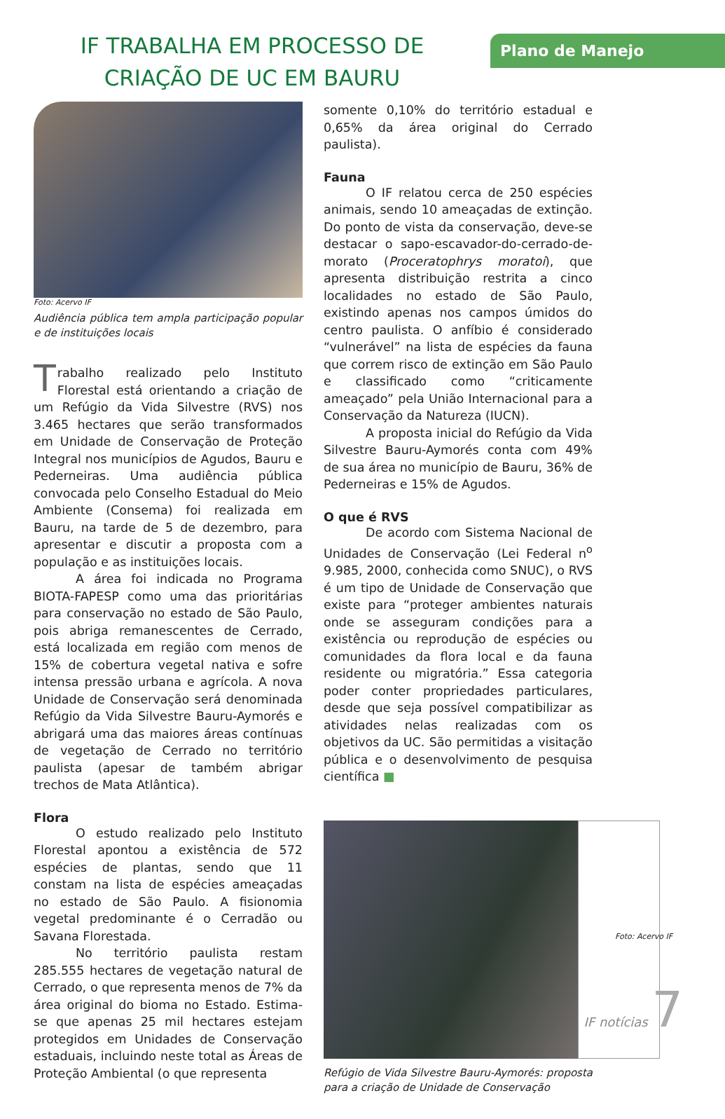IF TRABALHA EM PROCESSO DE CRIAÇÃO DE UC EM BAURU
Plano de Manejo
Foto: Acervo IF
Audiência pública tem ampla participação popular e de instituições locais
Trabalho realizado pelo Instituto Florestal está orientando a criação de um Refúgio da Vida Silvestre (RVS) nos 3.465 hectares que serão transformados em Unidade de Conservação de Proteção Integral nos municípios de Agudos, Bauru e Pederneiras. Uma audiência pública convocada pelo Conselho Estadual do Meio Ambiente (Consema) foi realizada em Bauru, na tarde de 5 de dezembro, para apresentar e discutir a proposta com a população e as instituições locais.
A área foi indicada no Programa BIOTA-FAPESP como uma das prioritárias para conservação no estado de São Paulo, pois abriga remanescentes de Cerrado, está localizada em região com menos de 15% de cobertura vegetal nativa e sofre intensa pressão urbana e agrícola. A nova Unidade de Conservação será denominada Refúgio da Vida Silvestre Bauru-Aymorés e abrigará uma das maiores áreas contínuas de vegetação de Cerrado no território paulista (apesar de também abrigar trechos de Mata Atlântica).
Flora
O estudo realizado pelo Instituto Florestal apontou a existência de 572 espécies de plantas, sendo que 11 constam na lista de espécies ameaçadas no estado de São Paulo. A fisionomia vegetal predominante é o Cerradão ou Savana Florestada.
No território paulista restam 285.555 hectares de vegetação natural de Cerrado, o que representa menos de 7% da área original do bioma no Estado. Estima-se que apenas 25 mil hectares estejam protegidos em Unidades de Conservação estaduais, incluindo neste total as Áreas de Proteção Ambiental (o que representa
somente 0,10% do território estadual e 0,65% da área original do Cerrado paulista).
Fauna
O IF relatou cerca de 250 espécies animais, sendo 10 ameaçadas de extinção. Do ponto de vista da conservação, deve-se destacar o sapo-escavador-do-cerrado-de-morato (Proceratophrys moratoi), que apresenta distribuição restrita a cinco localidades no estado de São Paulo, existindo apenas nos campos úmidos do centro paulista. O anfíbio é considerado “vulnerável” na lista de espécies da fauna que correm risco de extinção em São Paulo e classificado como “criticamente ameaçado” pela União Internacional para a Conservação da Natureza (IUCN).
A proposta inicial do Refúgio da Vida Silvestre Bauru-Aymorés conta com 49% de sua área no município de Bauru, 36% de Pederneiras e 15% de Agudos.
O que é RVS
De acordo com Sistema Nacional de Unidades de Conservação (Lei Federal n<sup>o</sup> 9.985, 2000, conhecida como SNUC), o RVS é um tipo de Unidade de Conservação que existe para “proteger ambientes naturais onde se asseguram condições para a existência ou reprodução de espécies ou comunidades da flora local e da fauna residente ou migratória.” Essa categoria poder conter propriedades particulares, desde que seja possível compatibilizar as atividades nelas realizadas com os objetivos da UC. São permitidas a visitação pública e o desenvolvimento de pesquisa científica ■
Refúgio de Vida Silvestre Bauru-Aymorés: proposta para a criação de Unidade de Conservação
Foto: Acervo IF
IF notícias 7